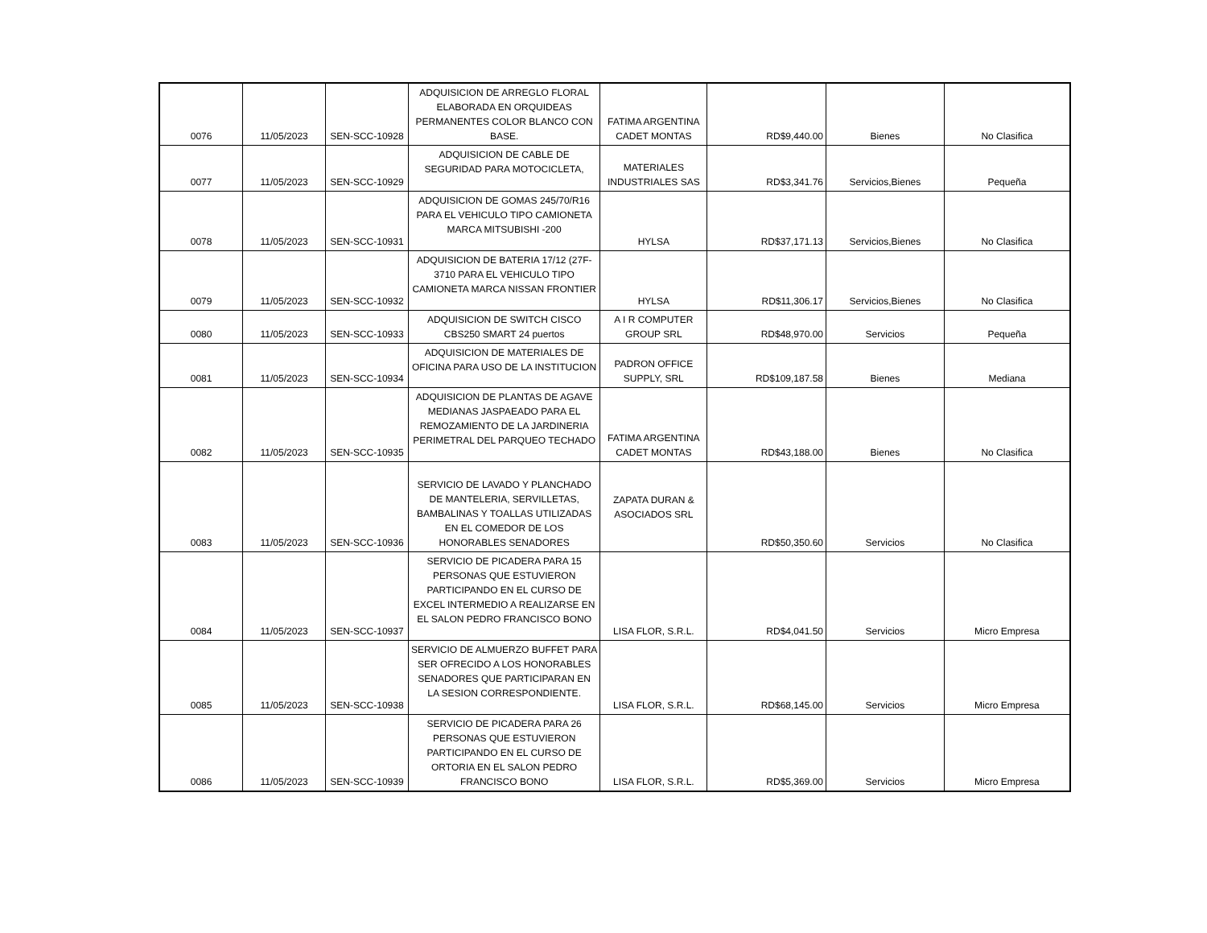| 0076 | 11/05/2023 | SEN-SCC-10928 | ADQUISICION DE ARREGLO FLORAL ELABORADA EN ORQUIDEAS PERMANENTES COLOR BLANCO CON BASE. | FATIMA ARGENTINA CADET MONTAS | RD$9,440.00 | Bienes | No Clasifica |
| 0077 | 11/05/2023 | SEN-SCC-10929 | ADQUISICION DE CABLE DE SEGURIDAD PARA MOTOCICLETA, | MATERIALES INDUSTRIALES SAS | RD$3,341.76 | Servicios,Bienes | Pequeña |
| 0078 | 11/05/2023 | SEN-SCC-10931 | ADQUISICION DE GOMAS 245/70/R16 PARA EL VEHICULO TIPO CAMIONETA MARCA MITSUBISHI -200 | HYLSA | RD$37,171.13 | Servicios,Bienes | No Clasifica |
| 0079 | 11/05/2023 | SEN-SCC-10932 | ADQUISICION DE BATERIA 17/12 (27F-3710 PARA EL VEHICULO TIPO CAMIONETA MARCA NISSAN FRONTIER | HYLSA | RD$11,306.17 | Servicios,Bienes | No Clasifica |
| 0080 | 11/05/2023 | SEN-SCC-10933 | ADQUISICION DE SWITCH CISCO CBS250 SMART 24 puertos | A I R COMPUTER GROUP SRL | RD$48,970.00 | Servicios | Pequeña |
| 0081 | 11/05/2023 | SEN-SCC-10934 | ADQUISICION DE MATERIALES DE OFICINA PARA USO DE LA INSTITUCION | PADRON OFFICE SUPPLY, SRL | RD$109,187.58 | Bienes | Mediana |
| 0082 | 11/05/2023 | SEN-SCC-10935 | ADQUISICION DE PLANTAS DE AGAVE MEDIANAS JASPAEADO PARA EL REMOZAMIENTO DE LA JARDINERIA PERIMETRAL DEL PARQUEO TECHADO | FATIMA ARGENTINA CADET MONTAS | RD$43,188.00 | Bienes | No Clasifica |
| 0083 | 11/05/2023 | SEN-SCC-10936 | SERVICIO DE LAVADO Y PLANCHADO DE MANTELERIA, SERVILLETAS, BAMBALINAS Y TOALLAS UTILIZADAS EN EL COMEDOR DE LOS HONORABLES SENADORES | ZAPATA DURAN & ASOCIADOS SRL | RD$50,350.60 | Servicios | No Clasifica |
| 0084 | 11/05/2023 | SEN-SCC-10937 | SERVICIO DE PICADERA PARA 15 PERSONAS QUE ESTUVIERON PARTICIPANDO EN EL CURSO DE EXCEL INTERMEDIO A REALIZARSE EN EL SALON PEDRO FRANCISCO BONO | LISA FLOR, S.R.L. | RD$4,041.50 | Servicios | Micro Empresa |
| 0085 | 11/05/2023 | SEN-SCC-10938 | SERVICIO DE ALMUERZO BUFFET PARA SER OFRECIDO A LOS HONORABLES SENADORES QUE PARTICIPARAN EN LA SESION CORRESPONDIENTE. | LISA FLOR, S.R.L. | RD$68,145.00 | Servicios | Micro Empresa |
| 0086 | 11/05/2023 | SEN-SCC-10939 | SERVICIO DE PICADERA PARA 26 PERSONAS QUE ESTUVIERON PARTICIPANDO EN EL CURSO DE ORTORIA EN EL SALON PEDRO FRANCISCO BONO | LISA FLOR, S.R.L. | RD$5,369.00 | Servicios | Micro Empresa |